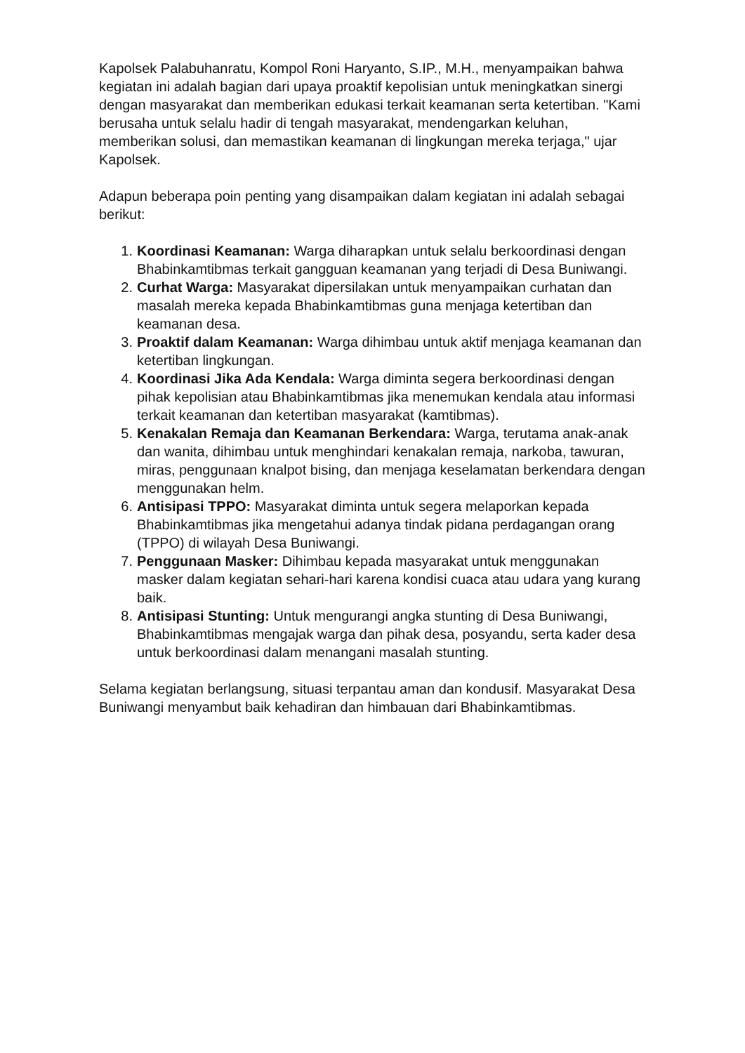Kapolsek Palabuhanratu, Kompol Roni Haryanto, S.IP., M.H., menyampaikan bahwa kegiatan ini adalah bagian dari upaya proaktif kepolisian untuk meningkatkan sinergi dengan masyarakat dan memberikan edukasi terkait keamanan serta ketertiban. "Kami berusaha untuk selalu hadir di tengah masyarakat, mendengarkan keluhan, memberikan solusi, dan memastikan keamanan di lingkungan mereka terjaga," ujar Kapolsek.
Adapun beberapa poin penting yang disampaikan dalam kegiatan ini adalah sebagai berikut:
1. Koordinasi Keamanan: Warga diharapkan untuk selalu berkoordinasi dengan Bhabinkamtibmas terkait gangguan keamanan yang terjadi di Desa Buniwangi.
2. Curhat Warga: Masyarakat dipersilakan untuk menyampaikan curhatan dan masalah mereka kepada Bhabinkamtibmas guna menjaga ketertiban dan keamanan desa.
3. Proaktif dalam Keamanan: Warga dihimbau untuk aktif menjaga keamanan dan ketertiban lingkungan.
4. Koordinasi Jika Ada Kendala: Warga diminta segera berkoordinasi dengan pihak kepolisian atau Bhabinkamtibmas jika menemukan kendala atau informasi terkait keamanan dan ketertiban masyarakat (kamtibmas).
5. Kenakalan Remaja dan Keamanan Berkendara: Warga, terutama anak-anak dan wanita, dihimbau untuk menghindari kenakalan remaja, narkoba, tawuran, miras, penggunaan knalpot bising, dan menjaga keselamatan berkendara dengan menggunakan helm.
6. Antisipasi TPPO: Masyarakat diminta untuk segera melaporkan kepada Bhabinkamtibmas jika mengetahui adanya tindak pidana perdagangan orang (TPPO) di wilayah Desa Buniwangi.
7. Penggunaan Masker: Dihimbau kepada masyarakat untuk menggunakan masker dalam kegiatan sehari-hari karena kondisi cuaca atau udara yang kurang baik.
8. Antisipasi Stunting: Untuk mengurangi angka stunting di Desa Buniwangi, Bhabinkamtibmas mengajak warga dan pihak desa, posyandu, serta kader desa untuk berkoordinasi dalam menangani masalah stunting.
Selama kegiatan berlangsung, situasi terpantau aman dan kondusif. Masyarakat Desa Buniwangi menyambut baik kehadiran dan himbauan dari Bhabinkamtibmas.